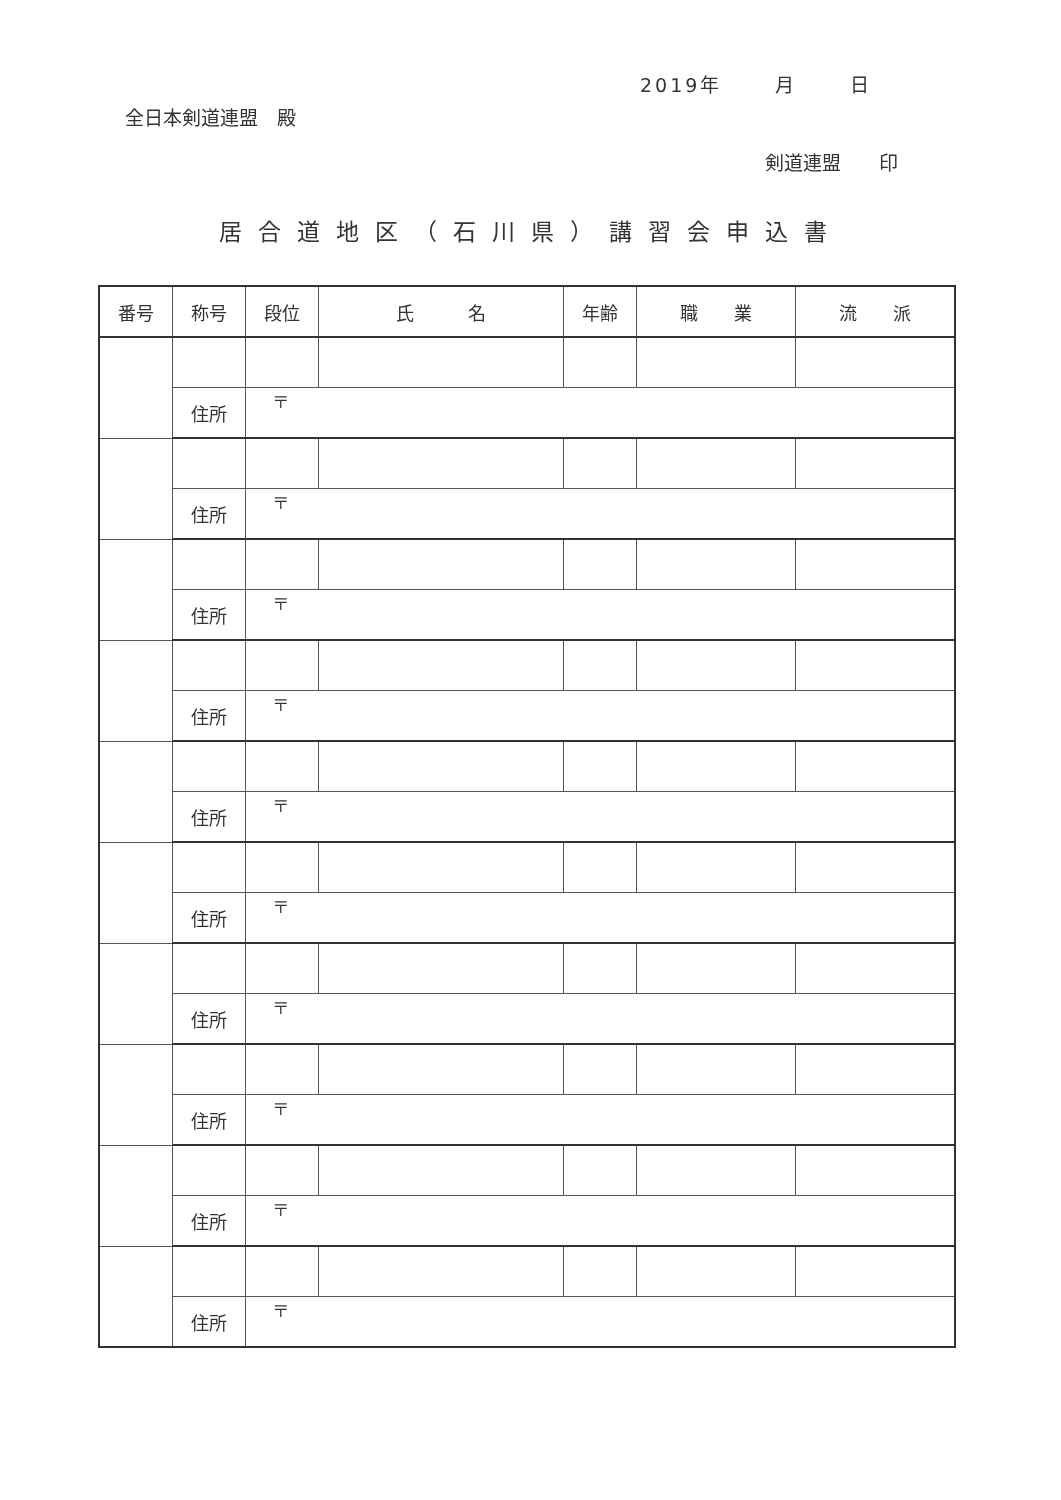2019年　　 月　　 日
全日本剣道連盟　殿
剣道連盟　　印
居合道地区（石川県）講習会申込書
| 番号 | 称号 | 段位 | 氏 名 | 年齢 | 職 業 | 流 派 |
| --- | --- | --- | --- | --- | --- | --- |
| | 住所 | 〒 | | | | |
| | 住所 | 〒 | | | | |
| | 住所 | 〒 | | | | |
| | 住所 | 〒 | | | | |
| | 住所 | 〒 | | | | |
| | 住所 | 〒 | | | | |
| | 住所 | 〒 | | | | |
| | 住所 | 〒 | | | | |
| | 住所 | 〒 | | | | |
| | 住所 | 〒 | | | | |